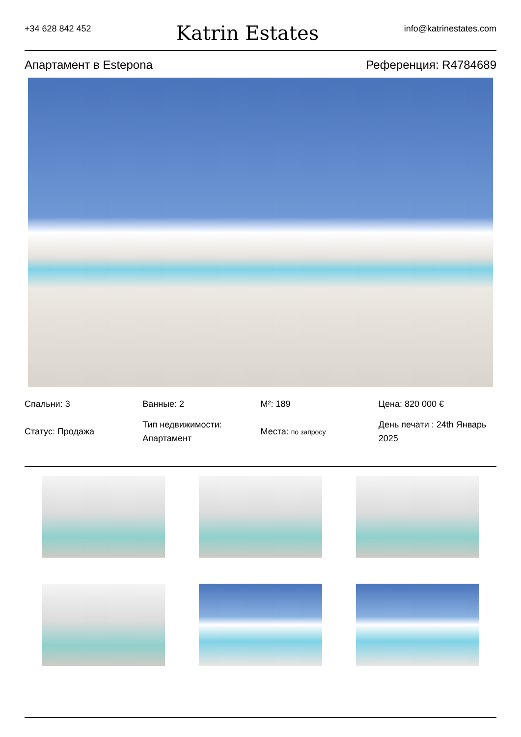+34 628 842 452 Katrin Estates info@katrinestates.com
Апартамент в Estepona Референция: R4784689
Спальни: 3
Статус: Продажа
Ванные: 2
Тип недвижимости: Апартамент
M²: 189
Места: по запросу
Цена: 820 000 €
День печати : 24th Январь 2025